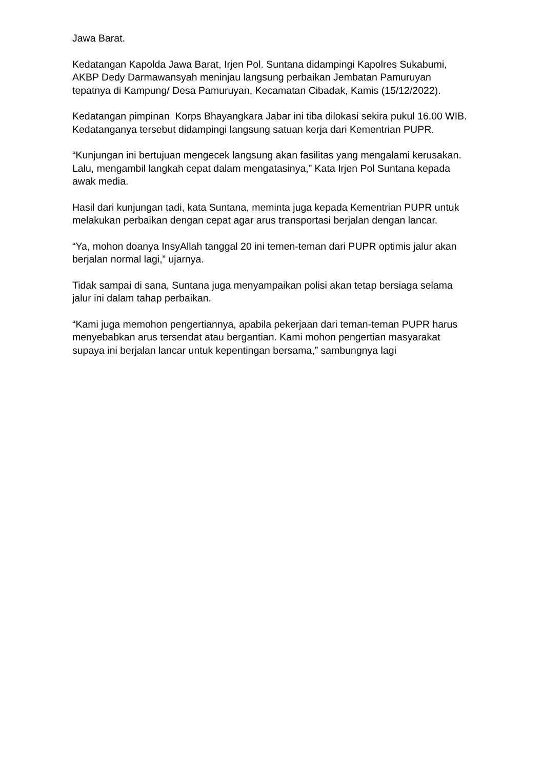Jawa Barat.
Kedatangan Kapolda Jawa Barat, Irjen Pol. Suntana didampingi Kapolres Sukabumi, AKBP Dedy Darmawansyah meninjau langsung perbaikan Jembatan Pamuruyan tepatnya di Kampung/ Desa Pamuruyan, Kecamatan Cibadak, Kamis (15/12/2022).
Kedatangan pimpinan Korps Bhayangkara Jabar ini tiba dilokasi sekira pukul 16.00 WIB. Kedatanganya tersebut didampingi langsung satuan kerja dari Kementrian PUPR.
“Kunjungan ini bertujuan mengecek langsung akan fasilitas yang mengalami kerusakan. Lalu, mengambil langkah cepat dalam mengatasinya,” Kata Irjen Pol Suntana kepada awak media.
Hasil dari kunjungan tadi, kata Suntana, meminta juga kepada Kementrian PUPR untuk melakukan perbaikan dengan cepat agar arus transportasi berjalan dengan lancar.
“Ya, mohon doanya InsyAllah tanggal 20 ini temen-teman dari PUPR optimis jalur akan berjalan normal lagi,” ujarnya.
Tidak sampai di sana, Suntana juga menyampaikan polisi akan tetap bersiaga selama jalur ini dalam tahap perbaikan.
“Kami juga memohon pengertiannya, apabila pekerjaan dari teman-teman PUPR harus menyebabkan arus tersendat atau bergantian. Kami mohon pengertian masyarakat supaya ini berjalan lancar untuk kepentingan bersama,” sambungnya lagi